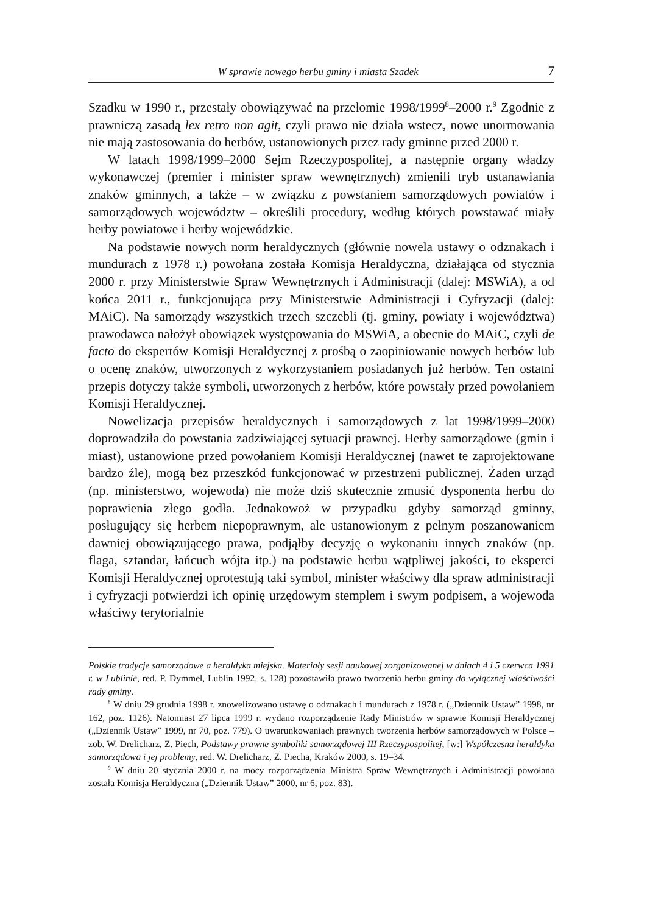W sprawie nowego herbu gminy i miasta Szadek 7
Szadku w 1990 r., przestały obowiązywać na przełomie 1998/1999<sup>8</sup>–2000 r.<sup>9</sup> Zgodnie z prawniczą zasadą lex retro non agit, czyli prawo nie działa wstecz, nowe unormowania nie mają zastosowania do herbów, ustanowionych przez rady gminne przed 2000 r.
W latach 1998/1999–2000 Sejm Rzeczypospolitej, a następnie organy władzy wykonawczej (premier i minister spraw wewnętrznych) zmienili tryb ustanawiania znaków gminnych, a także – w związku z powstaniem samorządowych powiatów i samorządowych województw – określili procedury, według których powstawać miały herby powiatowe i herby wojewódzkie.
Na podstawie nowych norm heraldycznych (głównie nowela ustawy o odznakach i mundurach z 1978 r.) powołana została Komisja Heraldyczna, działająca od stycznia 2000 r. przy Ministerstwie Spraw Wewnętrznych i Administracji (dalej: MSWiA), a od końca 2011 r., funkcjonująca przy Ministerstwie Administracji i Cyfryzacji (dalej: MAiC). Na samorządy wszystkich trzech szczebli (tj. gminy, powiaty i województwa) prawodawca nałożył obowiązek występowania do MSWiA, a obecnie do MAiC, czyli de facto do ekspertów Komisji Heraldycznej z prośbą o zaopiniowanie nowych herbów lub o ocenę znaków, utworzonych z wykorzystaniem posiadanych już herbów. Ten ostatni przepis dotyczy także symboli, utworzonych z herbów, które powstały przed powołaniem Komisji Heraldycznej.
Nowelizacja przepisów heraldycznych i samorządowych z lat 1998/1999–2000 doprowadziła do powstania zadziwiającej sytuacji prawnej. Herby samorządowe (gmin i miast), ustanowione przed powołaniem Komisji Heraldycznej (nawet te zaprojektowane bardzo źle), mogą bez przeszkód funkcjonować w przestrzeni publicznej. Żaden urząd (np. ministerstwo, wojewoda) nie może dziś skutecznie zmusić dysponenta herbu do poprawienia złego godła. Jednakowoż w przypadku gdyby samorząd gminny, posługujący się herbem niepoprawnym, ale ustanowionym z pełnym poszanowaniem dawniej obowiązującego prawa, podjąłby decyzję o wykonaniu innych znaków (np. flaga, sztandar, łańcuch wójta itp.) na podstawie herbu wątpliwej jakości, to eksperci Komisji Heraldycznej oprotestują taki symbol, minister właściwy dla spraw administracji i cyfryzacji potwierdzi ich opinię urzędowym stemplem i swym podpisem, a wojewoda właściwy terytorialnie
Polskie tradycje samorządowe a heraldyka miejska. Materiały sesji naukowej zorganizowanej w dniach 4 i 5 czerwca 1991 r. w Lublinie, red. P. Dymmel, Lublin 1992, s. 128) pozostawiła prawo tworzenia herbu gminy do wyłącznej właściwości rady gminy.
<sup>8</sup> W dniu 29 grudnia 1998 r. znowelizowano ustawę o odznakach i mundurach z 1978 r. („Dziennik Ustaw” 1998, nr 162, poz. 1126). Natomiast 27 lipca 1999 r. wydano rozporządzenie Rady Ministrów w sprawie Komisji Heraldycznej („Dziennik Ustaw” 1999, nr 70, poz. 779). O uwarunkowaniach prawnych tworzenia herbów samorządowych w Polsce – zob. W. Drelicharz, Z. Piech, Podstawy prawne symboliki samorządowej III Rzeczypospolitej, [w:] Współczesna heraldyka samorządowa i jej problemy, red. W. Drelicharz, Z. Piecha, Kraków 2000, s. 19–34.
<sup>9</sup> W dniu 20 stycznia 2000 r. na mocy rozporządzenia Ministra Spraw Wewnętrznych i Administracji powołana została Komisja Heraldyczna („Dziennik Ustaw” 2000, nr 6, poz. 83).